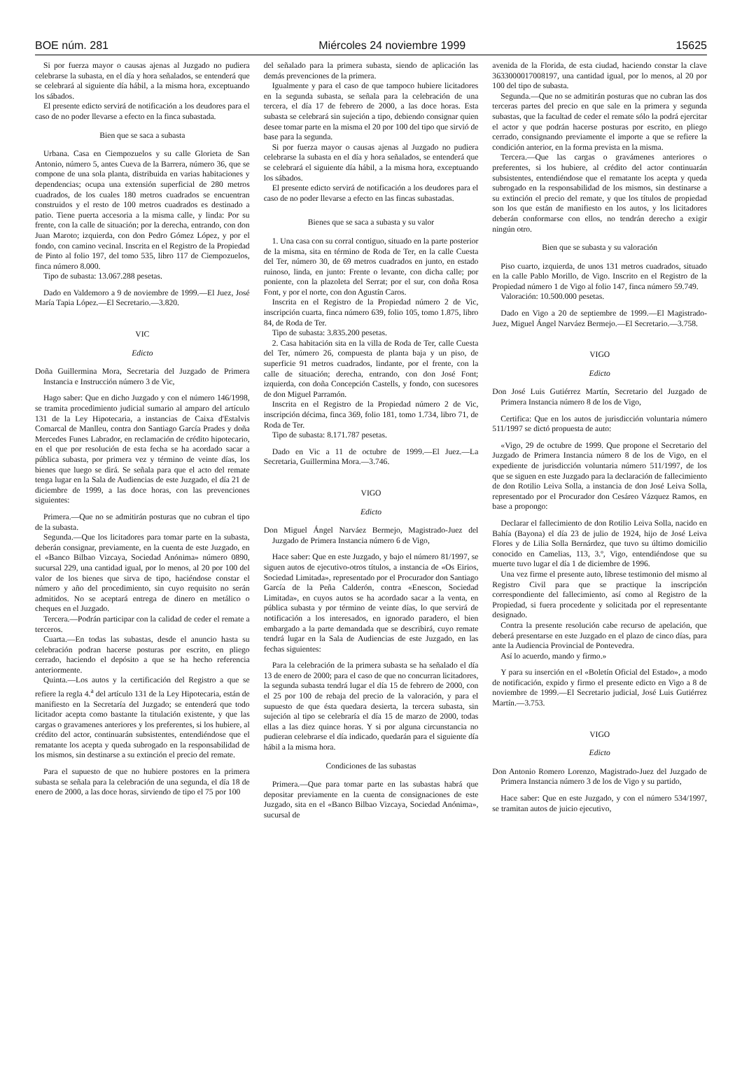BOE núm. 281 Miércoles 24 noviembre 1999 15625
Si por fuerza mayor o causas ajenas al Juzgado no pudiera celebrarse la subasta, en el día y hora señalados, se entenderá que se celebrará al siguiente día hábil, a la misma hora, exceptuando los sábados.
El presente edicto servirá de notificación a los deudores para el caso de no poder llevarse a efecto en la finca subastada.
Bien que se saca a subasta
Urbana. Casa en Ciempozuelos y su calle Glorieta de San Antonio, número 5, antes Cueva de la Barrera, número 36, que se compone de una sola planta, distribuida en varias habitaciones y dependencias; ocupa una extensión superficial de 280 metros cuadrados, de los cuales 180 metros cuadrados se encuentran construidos y el resto de 100 metros cuadrados es destinado a patio. Tiene puerta accesoria a la misma calle, y linda: Por su frente, con la calle de situación; por la derecha, entrando, con don Juan Maroto; izquierda, con don Pedro Gómez López, y por el fondo, con camino vecinal. Inscrita en el Registro de la Propiedad de Pinto al folio 197, del tomo 535, libro 117 de Ciempozuelos, finca número 8.000.
Tipo de subasta: 13.067.288 pesetas.
Dado en Valdemoro a 9 de noviembre de 1999.—El Juez, José María Tapia López.—El Secretario.—3.820.
VIC
Edicto
Doña Guillermina Mora, Secretaria del Juzgado de Primera Instancia e Instrucción número 3 de Vic,
Hago saber: Que en dicho Juzgado y con el número 146/1998, se tramita procedimiento judicial sumario al amparo del artículo 131 de la Ley Hipotecaria, a instancias de Caixa d'Estalvis Comarcal de Manlleu, contra don Santiago García Prades y doña Mercedes Funes Labrador, en reclamación de crédito hipotecario, en el que por resolución de esta fecha se ha acordado sacar a pública subasta, por primera vez y término de veinte días, los bienes que luego se dirá. Se señala para que el acto del remate tenga lugar en la Sala de Audiencias de este Juzgado, el día 21 de diciembre de 1999, a las doce horas, con las prevenciones siguientes:
Primera.—Que no se admitirán posturas que no cubran el tipo de la subasta.
Segunda.—Que los licitadores para tomar parte en la subasta, deberán consignar, previamente, en la cuenta de este Juzgado, en el «Banco Bilbao Vizcaya, Sociedad Anónima» número 0890, sucursal 229, una cantidad igual, por lo menos, al 20 por 100 del valor de los bienes que sirva de tipo, haciéndose constar el número y año del procedimiento, sin cuyo requisito no serán admitidos. No se aceptará entrega de dinero en metálico o cheques en el Juzgado.
Tercera.—Podrán participar con la calidad de ceder el remate a terceros.
Cuarta.—En todas las subastas, desde el anuncio hasta su celebración podran hacerse posturas por escrito, en pliego cerrado, haciendo el depósito a que se ha hecho referencia anteriormente.
Quinta.—Los autos y la certificación del Registro a que se refiere la regla 4.<sup>a</sup> del artículo 131 de la Ley Hipotecaria, están de manifiesto en la Secretaría del Juzgado; se entenderá que todo licitador acepta como bastante la titulación existente, y que las cargas o gravamenes anteriores y los preferentes, si los hubiere, al crédito del actor, continuarán subsistentes, entendiéndose que el rematante los acepta y queda subrogado en la responsabilidad de los mismos, sin destinarse a su extinción el precio del remate.
Para el supuesto de que no hubiere postores en la primera subasta se señala para la celebración de una segunda, el día 18 de enero de 2000, a las doce horas, sirviendo de tipo el 75 por 100
del señalado para la primera subasta, siendo de aplicación las demás prevenciones de la primera.
Igualmente y para el caso de que tampoco hubiere licitadores en la segunda subasta, se señala para la celebración de una tercera, el día 17 de febrero de 2000, a las doce horas. Esta subasta se celebrará sin sujeción a tipo, debiendo consignar quien desee tomar parte en la misma el 20 por 100 del tipo que sirvió de base para la segunda.
Si por fuerza mayor o causas ajenas al Juzgado no pudiera celebrarse la subasta en el día y hora señalados, se entenderá que se celebrará el siguiente día hábil, a la misma hora, exceptuando los sábados.
El presente edicto servirá de notificación a los deudores para el caso de no poder llevarse a efecto en las fincas subastadas.
Bienes que se saca a subasta y su valor
1. Una casa con su corral contiguo, situado en la parte posterior de la misma, sita en término de Roda de Ter, en la calle Cuesta del Ter, número 30, de 69 metros cuadrados en junto, en estado ruinoso, linda, en junto: Frente o levante, con dicha calle; por poniente, con la plazoleta del Serrat; por el sur, con doña Rosa Font, y por el norte, con don Agustín Caros.
Inscrita en el Registro de la Propiedad número 2 de Vic, inscripción cuarta, finca número 639, folio 105, tomo 1.875, libro 84, de Roda de Ter.
Tipo de subasta: 3.835.200 pesetas.
2. Casa habitación sita en la villa de Roda de Ter, calle Cuesta del Ter, número 26, compuesta de planta baja y un piso, de superficie 91 metros cuadrados, lindante, por el frente, con la calle de situación; derecha, entrando, con don José Font; izquierda, con doña Concepción Castells, y fondo, con sucesores de don Miguel Parramón.
Inscrita en el Registro de la Propiedad número 2 de Vic, inscripción décima, finca 369, folio 181, tomo 1.734, libro 71, de Roda de Ter.
Tipo de subasta: 8.171.787 pesetas.
Dado en Vic a 11 de octubre de 1999.—El Juez.—La Secretaria, Guillermina Mora.—3.746.
VIGO
Edicto
Don Miguel Ángel Narváez Bermejo, Magistrado-Juez del Juzgado de Primera Instancia número 6 de Vigo,
Hace saber: Que en este Juzgado, y bajo el número 81/1997, se siguen autos de ejecutivo-otros títulos, a instancia de «Os Eirios, Sociedad Limitada», representado por el Procurador don Santiago García de la Peña Calderón, contra «Enescon, Sociedad Limitada», en cuyos autos se ha acordado sacar a la venta, en pública subasta y por término de veinte días, lo que servirá de notificación a los interesados, en ignorado paradero, el bien embargado a la parte demandada que se describirá, cuyo remate tendrá lugar en la Sala de Audiencias de este Juzgado, en las fechas siguientes:
Para la celebración de la primera subasta se ha señalado el día 13 de enero de 2000; para el caso de que no concurran licitadores, la segunda subasta tendrá lugar el día 15 de febrero de 2000, con el 25 por 100 de rebaja del precio de la valoración, y para el supuesto de que ésta quedara desierta, la tercera subasta, sin sujeción al tipo se celebraría el día 15 de marzo de 2000, todas ellas a las diez quince horas. Y si por alguna circunstancia no pudieran celebrarse el día indicado, quedarán para el siguiente día hábil a la misma hora.
Condiciones de las subastas
Primera.—Que para tomar parte en las subastas habrá que depositar previamente en la cuenta de consignaciones de este Juzgado, sita en el «Banco Bilbao Vizcaya, Sociedad Anónima», sucursal de
avenida de la Florida, de esta ciudad, haciendo constar la clave 3633000017008197, una cantidad igual, por lo menos, al 20 por 100 del tipo de subasta.
Segunda.—Que no se admitirán posturas que no cubran las dos terceras partes del precio en que sale en la primera y segunda subastas, que la facultad de ceder el remate sólo la podrá ejercitar el actor y que podrán hacerse posturas por escrito, en pliego cerrado, consignando previamente el importe a que se refiere la condición anterior, en la forma prevista en la misma.
Tercera.—Que las cargas o gravámenes anteriores o preferentes, si los hubiere, al crédito del actor continuarán subsistentes, entendiéndose que el rematante los acepta y queda subrogado en la responsabilidad de los mismos, sin destinarse a su extinción el precio del remate, y que los títulos de propiedad son los que están de manifiesto en los autos, y los licitadores deberán conformarse con ellos, no tendrán derecho a exigir ningún otro.
Bien que se subasta y su valoración
Piso cuarto, izquierda, de unos 131 metros cuadrados, situado en la calle Pablo Morillo, de Vigo. Inscrito en el Registro de la Propiedad número 1 de Vigo al folio 147, finca número 59.749.
Valoración: 10.500.000 pesetas.
Dado en Vigo a 20 de septiembre de 1999.—El Magistrado-Juez, Miguel Ángel Narváez Bermejo.—El Secretario.—3.758.
VIGO
Edicto
Don José Luis Gutiérrez Martín, Secretario del Juzgado de Primera Instancia número 8 de los de Vigo,
Certifica: Que en los autos de jurisdicción voluntaria número 511/1997 se dictó propuesta de auto:
«Vigo, 29 de octubre de 1999. Que propone el Secretario del Juzgado de Primera Instancia número 8 de los de Vigo, en el expediente de jurisdicción voluntaria número 511/1997, de los que se siguen en este Juzgado para la declaración de fallecimiento de don Rotilio Leiva Solla, a instancia de don José Leiva Solla, representado por el Procurador don Cesáreo Vázquez Ramos, en base a propongo:
Declarar el fallecimiento de don Rotilio Leiva Solla, nacido en Bahía (Bayona) el día 23 de julio de 1924, hijo de José Leiva Flores y de Lilia Solla Bernárdez, que tuvo su último domicilio conocido en Camelias, 113, 3.º, Vigo, entendiéndose que su muerte tuvo lugar el día 1 de diciembre de 1996.
Una vez firme el presente auto, líbrese testimonio del mismo al Registro Civil para que se practique la inscripción correspondiente del fallecimiento, así como al Registro de la Propiedad, si fuera procedente y solicitada por el representante designado.
Contra la presente resolución cabe recurso de apelación, que deberá presentarse en este Juzgado en el plazo de cinco días, para ante la Audiencia Provincial de Pontevedra.
Así lo acuerdo, mando y firmo.»
Y para su inserción en el «Boletín Oficial del Estado», a modo de notificación, expido y firmo el presente edicto en Vigo a 8 de noviembre de 1999.—El Secretario judicial, José Luis Gutiérrez Martín.—3.753.
VIGO
Edicto
Don Antonio Romero Lorenzo, Magistrado-Juez del Juzgado de Primera Instancia número 3 de los de Vigo y su partido,
Hace saber: Que en este Juzgado, y con el número 534/1997, se tramitan autos de juicio ejecutivo,